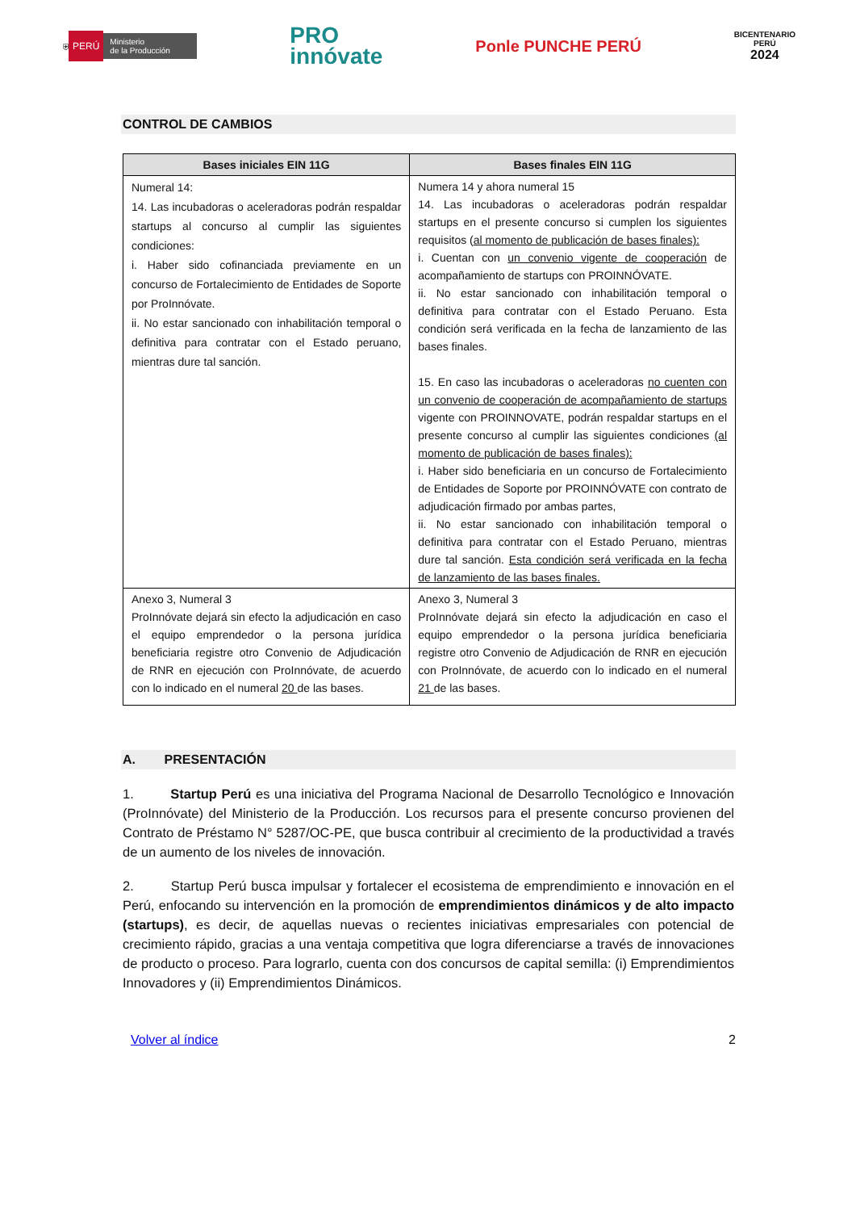⛨ PERÚ Ministerio
de la Producción
PRO
innóvate
Ponle PUNCHE PERÚ
BICENTENARIO
PERÚ
2024
CONTROL DE CAMBIOS
| Bases iniciales EIN 11G | Bases finales EIN 11G |
| --- | --- |
| Numeral 14: 14. Las incubadoras o aceleradoras podrán respaldar startups al concurso al cumplir las siguientes condiciones: i. Haber sido cofinanciada previamente en un concurso de Fortalecimiento de Entidades de Soporte por ProInnóvate. ii. No estar sancionado con inhabilitación temporal o definitiva para contratar con el Estado peruano, mientras dure tal sanción. | Numera 14 y ahora numeral 15 14. Las incubadoras o aceleradoras podrán respaldar startups en el presente concurso si cumplen los siguientes requisitos ( al momento de publicación de bases finales): i. Cuentan con un convenio vigente de cooperación de acompañamiento de startups con PROINNÓVATE. ii. No estar sancionado con inhabilitación temporal o definitiva para contratar con el Estado Peruano. Esta condición será verificada en la fecha de lanzamiento de las bases finales. 15. En caso las incubadoras o aceleradoras no cuenten con un convenio de cooperación de acompañamiento de startups vigente con PROINNOVATE, podrán respaldar startups en el presente concurso al cumplir las siguientes condiciones (al momento de publicación de bases finales): i. Haber sido beneficiaria en un concurso de Fortalecimiento de Entidades de Soporte por PROINNÓVATE con contrato de adjudicación firmado por ambas partes, ii. No estar sancionado con inhabilitación temporal o definitiva para contratar con el Estado Peruano, mientras dure tal sanción. Esta condición será verificada en la fecha de lanzamiento de las bases finales. |
| Anexo 3, Numeral 3 ProInnóvate dejará sin efecto la adjudicación en caso el equipo emprendedor o la persona jurídica beneficiaria registre otro Convenio de Adjudicación de RNR en ejecución con ProInnóvate, de acuerdo con lo indicado en el numeral 20 de las bases. | Anexo 3, Numeral 3 ProInnóvate dejará sin efecto la adjudicación en caso el equipo emprendedor o la persona jurídica beneficiaria registre otro Convenio de Adjudicación de RNR en ejecución con ProInnóvate, de acuerdo con lo indicado en el numeral 21 de las bases. |
A. PRESENTACIÓN
1. Startup Perú es una iniciativa del Programa Nacional de Desarrollo Tecnológico e Innovación (ProInnóvate) del Ministerio de la Producción. Los recursos para el presente concurso provienen del Contrato de Préstamo N° 5287/OC-PE, que busca contribuir al crecimiento de la productividad a través de un aumento de los niveles de innovación.
2. Startup Perú busca impulsar y fortalecer el ecosistema de emprendimiento e innovación en el Perú, enfocando su intervención en la promoción de emprendimientos dinámicos y de alto impacto (startups), es decir, de aquellas nuevas o recientes iniciativas empresariales con potencial de crecimiento rápido, gracias a una ventaja competitiva que logra diferenciarse a través de innovaciones de producto o proceso. Para lograrlo, cuenta con dos concursos de capital semilla: (i) Emprendimientos Innovadores y (ii) Emprendimientos Dinámicos.
Volver al índice 2